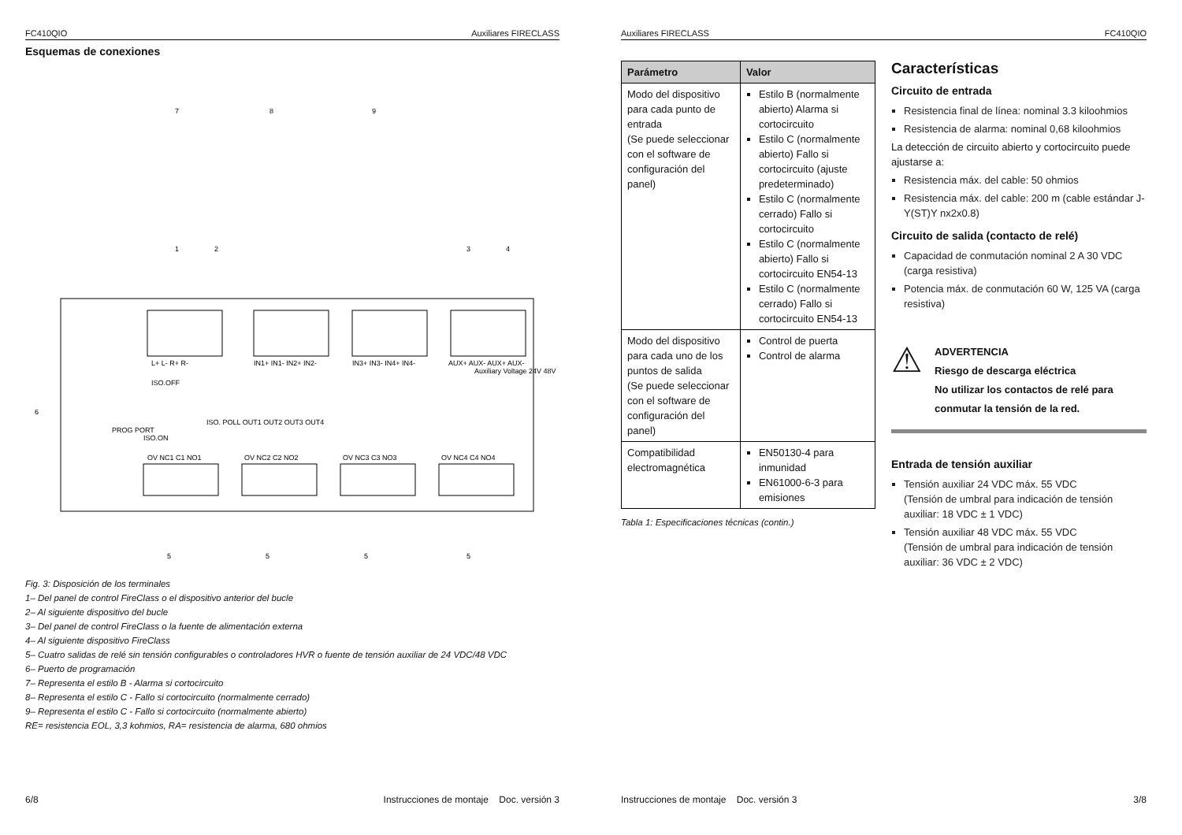FC410QIO Auxiliares FIRECLASS
Esquemas de conexiones
L+ L- R+ R-
IN1+ IN1- IN2+ IN2-
IN3+ IN3- IN4+ IN4-
AUX+ AUX- AUX+ AUX-
OV NC1 C1 NO1
OV NC2 C2 NO2
OV NC3 C3 NO3
OV NC4 C4 NO4
ISO.OFF
ISO.ON
PROG PORT
ISO. POLL OUT1 OUT2 OUT3 OUT4
Auxiliary Voltage 24V 48V
1
2
3
4
6
7
8
9
5
5
5
5
Fig. 3: Disposición de los terminales
1– Del panel de control FireClass o el dispositivo anterior del bucle
2– Al siguiente dispositivo del bucle
3– Del panel de control FireClass o la fuente de alimentación externa
4– Al siguiente dispositivo FireClass
5– Cuatro salidas de relé sin tensión configurables o controladores HVR o fuente de tensión auxiliar de 24 VDC/48 VDC
6– Puerto de programación
7– Representa el estilo B - Alarma si cortocircuito
8– Representa el estilo C - Fallo si cortocircuito (normalmente cerrado)
9– Representa el estilo C - Fallo si cortocircuito (normalmente abierto)
RE= resistencia EOL, 3,3 kohmios, RA= resistencia de alarma, 680 ohmios
6/8 Instrucciones de montaje Doc. versión 3
Auxiliares FIRECLASS FC410QIO
| Parámetro | Valor |
| --- | --- |
| Modo del dispositivo para cada punto de entrada (Se puede seleccionar con el software de configuración del panel) | Estilo B (normalmente abierto) Alarma si cortocircuito Estilo C (normalmente abierto) Fallo si cortocircuito (ajuste predeterminado) Estilo C (normalmente cerrado) Fallo si cortocircuito Estilo C (normalmente abierto) Fallo si cortocircuito EN54-13 Estilo C (normalmente cerrado) Fallo si cortocircuito EN54-13 |
| Modo del dispositivo para cada uno de los puntos de salida (Se puede seleccionar con el software de configuración del panel) | Control de puerta Control de alarma |
| Compatibilidad electromagnética | EN50130-4 para inmunidad EN61000-6-3 para emisiones |
Tabla 1: Especificaciones técnicas (contin.)
Características
Circuito de entrada
Resistencia final de línea: nominal 3.3 kiloohmios
Resistencia de alarma: nominal 0,68 kiloohmios
La detección de circuito abierto y cortocircuito puede ajustarse a:
Resistencia máx. del cable: 50 ohmios
Resistencia máx. del cable: 200 m (cable estándar J-Y(ST)Y nx2x0.8)
Circuito de salida (contacto de relé)
Capacidad de conmutación nominal 2 A 30 VDC (carga resistiva)
Potencia máx. de conmutación 60 W, 125 VA (carga resistiva)
⚠
ADVERTENCIA
Riesgo de descarga eléctrica
No utilizar los contactos de relé para conmutar la tensión de la red.
Entrada de tensión auxiliar
Tensión auxiliar 24 VDC máx. 55 VDC
(Tensión de umbral para indicación de tensión auxiliar: 18 VDC ± 1 VDC)
Tensión auxiliar 48 VDC máx. 55 VDC
(Tensión de umbral para indicación de tensión auxiliar: 36 VDC ± 2 VDC)
Instrucciones de montaje Doc. versión 3 3/8